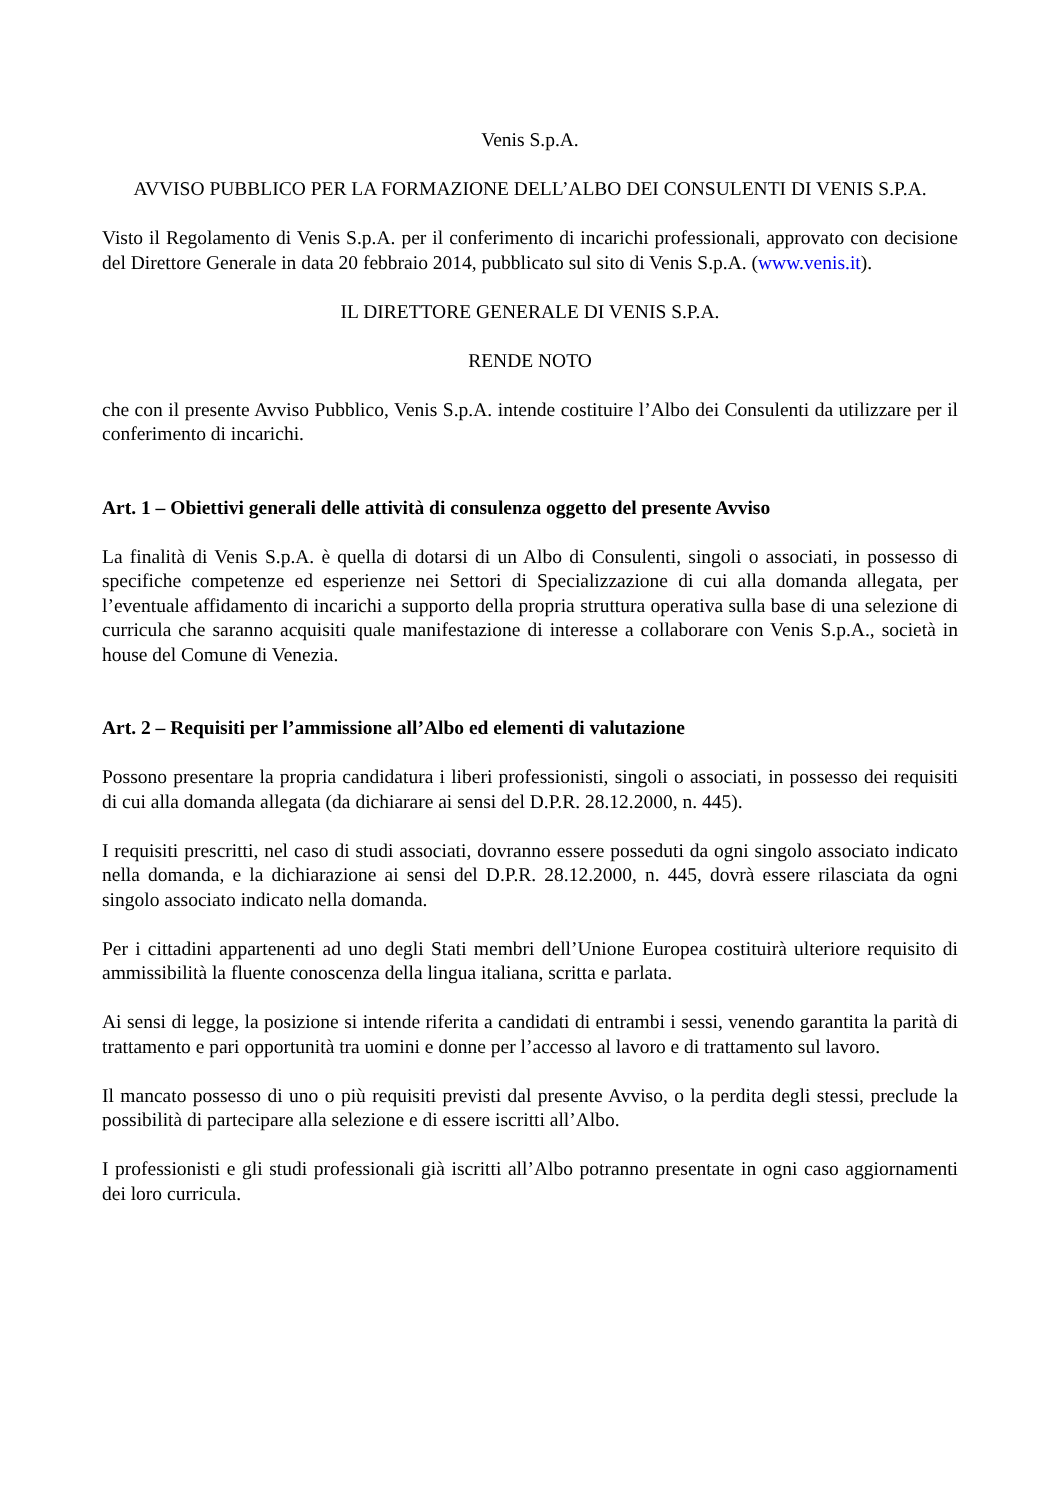Venis S.p.A.
AVVISO PUBBLICO PER LA FORMAZIONE DELL’ALBO DEI CONSULENTI DI VENIS S.P.A.
Visto il Regolamento di Venis S.p.A. per il conferimento di incarichi professionali, approvato con decisione del Direttore Generale in data 20 febbraio 2014, pubblicato sul sito di Venis S.p.A. (www.venis.it).
IL DIRETTORE GENERALE DI VENIS S.P.A.
RENDE NOTO
che con il presente Avviso Pubblico, Venis S.p.A. intende costituire l’Albo dei Consulenti da utilizzare per il conferimento di incarichi.
Art. 1 – Obiettivi generali delle attività di consulenza oggetto del presente Avviso
La finalità di Venis S.p.A. è quella di dotarsi di un Albo di Consulenti, singoli o associati, in possesso di specifiche competenze ed esperienze nei Settori di Specializzazione di cui alla domanda allegata, per l’eventuale affidamento di incarichi a supporto della propria struttura operativa sulla base di una selezione di curricula che saranno acquisiti quale manifestazione di interesse a collaborare con Venis S.p.A., società in house del Comune di Venezia.
Art. 2 – Requisiti per l’ammissione all’Albo ed elementi di valutazione
Possono presentare la propria candidatura i liberi professionisti, singoli o associati, in possesso dei requisiti di cui alla domanda allegata (da dichiarare ai sensi del D.P.R. 28.12.2000, n. 445).
I requisiti prescritti, nel caso di studi associati, dovranno essere posseduti da ogni singolo associato indicato nella domanda, e la dichiarazione ai sensi del D.P.R. 28.12.2000, n. 445, dovrà essere rilasciata da ogni singolo associato indicato nella domanda.
Per i cittadini appartenenti ad uno degli Stati membri dell’Unione Europea costituirà ulteriore requisito di ammissibilità la fluente conoscenza della lingua italiana, scritta e parlata.
Ai sensi di legge, la posizione si intende riferita a candidati di entrambi i sessi, venendo garantita la parità di trattamento e pari opportunità tra uomini e donne per l’accesso al lavoro e di trattamento sul lavoro.
Il mancato possesso di uno o più requisiti previsti dal presente Avviso, o la perdita degli stessi, preclude la possibilità di partecipare alla selezione e di essere iscritti all’Albo.
I professionisti e gli studi professionali già iscritti all’Albo potranno presentate in ogni caso aggiornamenti dei loro curricula.